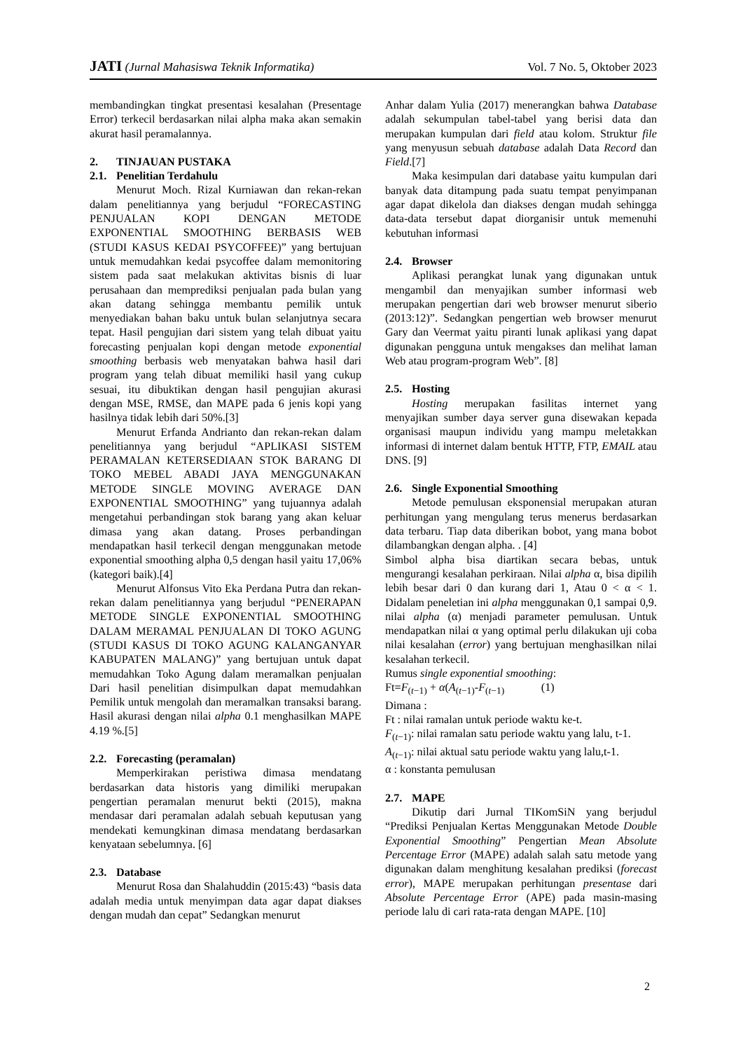JATI (Jurnal Mahasiswa Teknik Informatika)
Vol. 7 No. 5, Oktober 2023
membandingkan tingkat presentasi kesalahan (Presentage Error) terkecil berdasarkan nilai alpha maka akan semakin akurat hasil peramalannya.
2. TINJAUAN PUSTAKA
2.1. Penelitian Terdahulu
Menurut Moch. Rizal Kurniawan dan rekan-rekan dalam penelitiannya yang berjudul “FORECASTING PENJUALAN KOPI DENGAN METODE EXPONENTIAL SMOOTHING BERBASIS WEB (STUDI KASUS KEDAI PSYCOFFEE)” yang bertujuan untuk memudahkan kedai psycoffee dalam memonitoring sistem pada saat melakukan aktivitas bisnis di luar perusahaan dan memprediksi penjualan pada bulan yang akan datang sehingga membantu pemilik untuk menyediakan bahan baku untuk bulan selanjutnya secara tepat. Hasil pengujian dari sistem yang telah dibuat yaitu forecasting penjualan kopi dengan metode exponential smoothing berbasis web menyatakan bahwa hasil dari program yang telah dibuat memiliki hasil yang cukup sesuai, itu dibuktikan dengan hasil pengujian akurasi dengan MSE, RMSE, dan MAPE pada 6 jenis kopi yang hasilnya tidak lebih dari 50%.[3]
Menurut Erfanda Andrianto dan rekan-rekan dalam penelitiannya yang berjudul “APLIKASI SISTEM PERAMALAN KETERSEDIAAN STOK BARANG DI TOKO MEBEL ABADI JAYA MENGGUNAKAN METODE SINGLE MOVING AVERAGE DAN EXPONENTIAL SMOOTHING” yang tujuannya adalah mengetahui perbandingan stok barang yang akan keluar dimasa yang akan datang. Proses perbandingan mendapatkan hasil terkecil dengan menggunakan metode exponential smoothing alpha 0,5 dengan hasil yaitu 17,06% (kategori baik).[4]
Menurut Alfonsus Vito Eka Perdana Putra dan rekan-rekan dalam penelitiannya yang berjudul “PENERAPAN METODE SINGLE EXPONENTIAL SMOOTHING DALAM MERAMAL PENJUALAN DI TOKO AGUNG (STUDI KASUS DI TOKO AGUNG KALANGANYAR KABUPATEN MALANG)” yang bertujuan untuk dapat memudahkan Toko Agung dalam meramalkan penjualan Dari hasil penelitian disimpulkan dapat memudahkan Pemilik untuk mengolah dan meramalkan transaksi barang. Hasil akurasi dengan nilai alpha 0.1 menghasilkan MAPE 4.19 %.[5]
2.2. Forecasting (peramalan)
Memperkirakan peristiwa dimasa mendatang berdasarkan data historis yang dimiliki merupakan pengertian peramalan menurut bekti (2015), makna mendasar dari peramalan adalah sebuah keputusan yang mendekati kemungkinan dimasa mendatang berdasarkan kenyataan sebelumnya. [6]
2.3. Database
Menurut Rosa dan Shalahuddin (2015:43) “basis data adalah media untuk menyimpan data agar dapat diakses dengan mudah dan cepat” Sedangkan menurut
Anhar dalam Yulia (2017) menerangkan bahwa Database adalah sekumpulan tabel-tabel yang berisi data dan merupakan kumpulan dari field atau kolom. Struktur file yang menyusun sebuah database adalah Data Record dan Field.[7]
Maka kesimpulan dari database yaitu kumpulan dari banyak data ditampung pada suatu tempat penyimpanan agar dapat dikelola dan diakses dengan mudah sehingga data-data tersebut dapat diorganisir untuk memenuhi kebutuhan informasi
2.4. Browser
Aplikasi perangkat lunak yang digunakan untuk mengambil dan menyajikan sumber informasi web merupakan pengertian dari web browser menurut siberio (2013:12)”. Sedangkan pengertian web browser menurut Gary dan Veermat yaitu piranti lunak aplikasi yang dapat digunakan pengguna untuk mengakses dan melihat laman Web atau program-program Web”. [8]
2.5. Hosting
Hosting merupakan fasilitas internet yang menyajikan sumber daya server guna disewakan kepada organisasi maupun individu yang mampu meletakkan informasi di internet dalam bentuk HTTP, FTP, EMAIL atau DNS. [9]
2.6. Single Exponential Smoothing
Metode pemulusan eksponensial merupakan aturan perhitungan yang mengulang terus menerus berdasarkan data terbaru. Tiap data diberikan bobot, yang mana bobot dilambangkan dengan alpha. . [4]
Simbol alpha bisa diartikan secara bebas, untuk mengurangi kesalahan perkiraan. Nilai alpha α, bisa dipilih lebih besar dari 0 dan kurang dari 1, Atau 0 < α < 1. Didalam peneletian ini alpha menggunakan 0,1 sampai 0,9. nilai alpha (α) menjadi parameter pemulusan. Untuk mendapatkan nilai α yang optimal perlu dilakukan uji coba nilai kesalahan (error) yang bertujuan menghasilkan nilai kesalahan terkecil.
Rumus single exponential smoothing:
Ft=F<sub>(t−1)</sub> + α(A<sub>(t−1)</sub>-F<sub>(t−1)</sub> (1)
Dimana :
Ft : nilai ramalan untuk periode waktu ke-t.
F<sub>(t−1)</sub>: nilai ramalan satu periode waktu yang lalu, t-1.
A<sub>(t−1)</sub>: nilai aktual satu periode waktu yang lalu,t-1.
α : konstanta pemulusan
2.7. MAPE
Dikutip dari Jurnal TIKomSiN yang berjudul “Prediksi Penjualan Kertas Menggunakan Metode Double Exponential Smoothing” Pengertian Mean Absolute Percentage Error (MAPE) adalah salah satu metode yang digunakan dalam menghitung kesalahan prediksi (forecast error), MAPE merupakan perhitungan presentase dari Absolute Percentage Error (APE) pada masin-masing periode lalu di cari rata-rata dengan MAPE. [10]
2